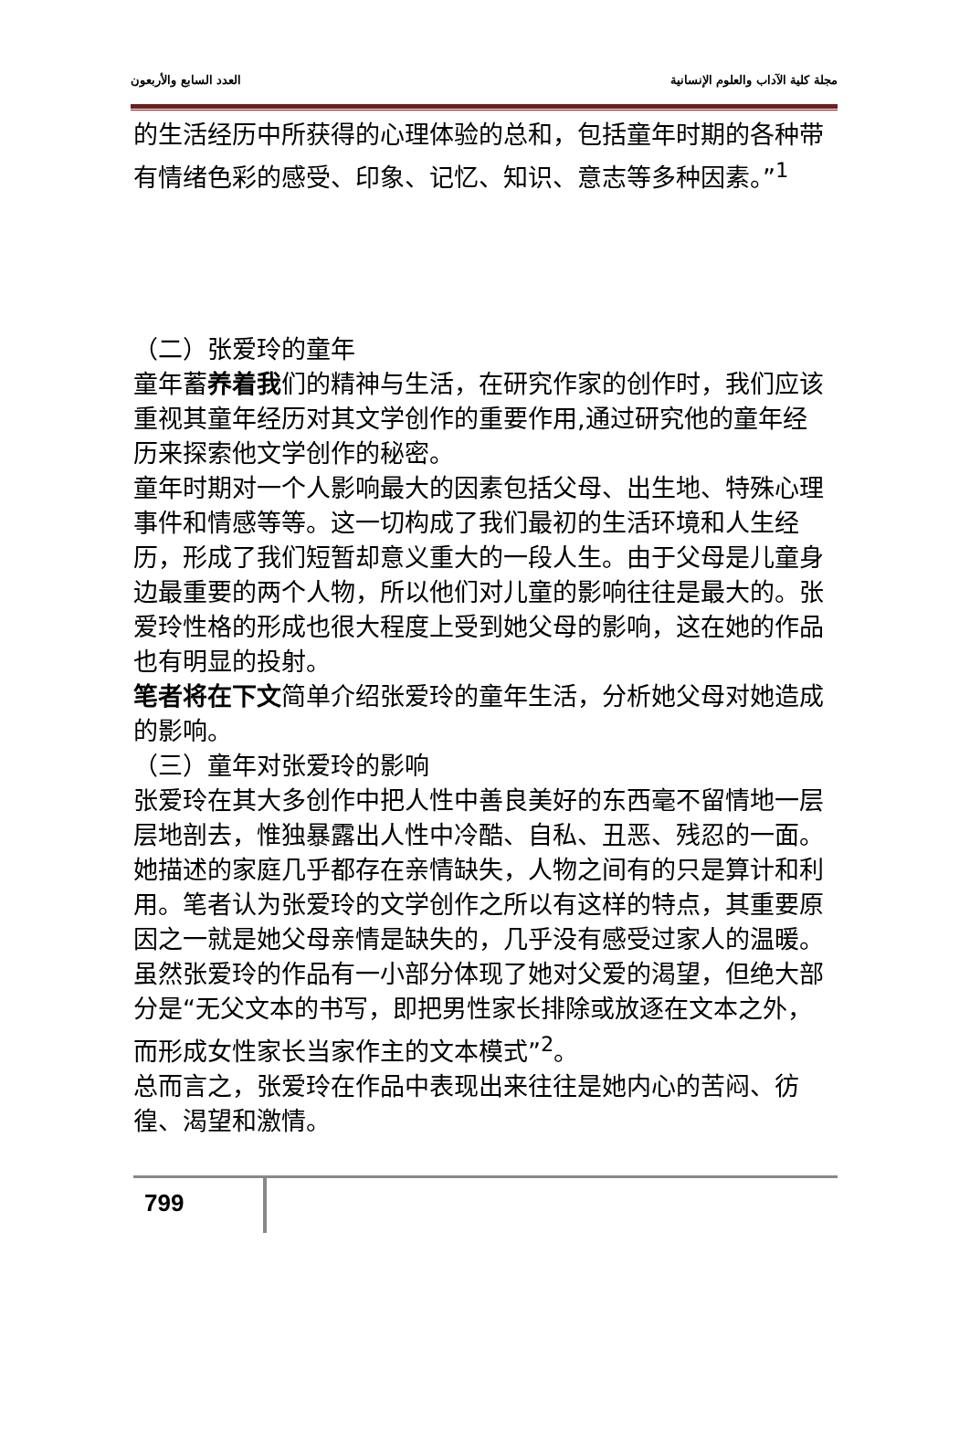مجلة كلية الآداب والعلوم الإنسانية العدد السابع والأربعون
的生活经历中所获得的心理体验的总和，包括童年时期的各种带有情绪色彩的感受、印象、记忆、知识、意志等多种因素。”<sup>1</sup>
（二）张爱玲的童年
童年蓄养着我们的精神与生活，在研究作家的创作时，我们应该重视其童年经历对其文学创作的重要作用,通过研究他的童年经历来探索他文学创作的秘密。
童年时期对一个人影响最大的因素包括父母、出生地、特殊心理事件和情感等等。这一切构成了我们最初的生活环境和人生经历，形成了我们短暂却意义重大的一段人生。由于父母是儿童身边最重要的两个人物，所以他们对儿童的影响往往是最大的。张爱玲性格的形成也很大程度上受到她父母的影响，这在她的作品也有明显的投射。
笔者将在下文简单介绍张爱玲的童年生活，分析她父母对她造成的影响。
（三）童年对张爱玲的影响
张爱玲在其大多创作中把人性中善良美好的东西毫不留情地一层层地剖去，惟独暴露出人性中冷酷、自私、丑恶、残忍的一面。她描述的家庭几乎都存在亲情缺失，人物之间有的只是算计和利用。笔者认为张爱玲的文学创作之所以有这样的特点，其重要原因之一就是她父母亲情是缺失的，几乎没有感受过家人的温暖。
虽然张爱玲的作品有一小部分体现了她对父爱的渴望，但绝大部分是“无父文本的书写，即把男性家长排除或放逐在文本之外，而形成女性家长当家作主的文本模式”<sup>2</sup>。
总而言之，张爱玲在作品中表现出来往往是她内心的苦闷、彷徨、渴望和激情。
799